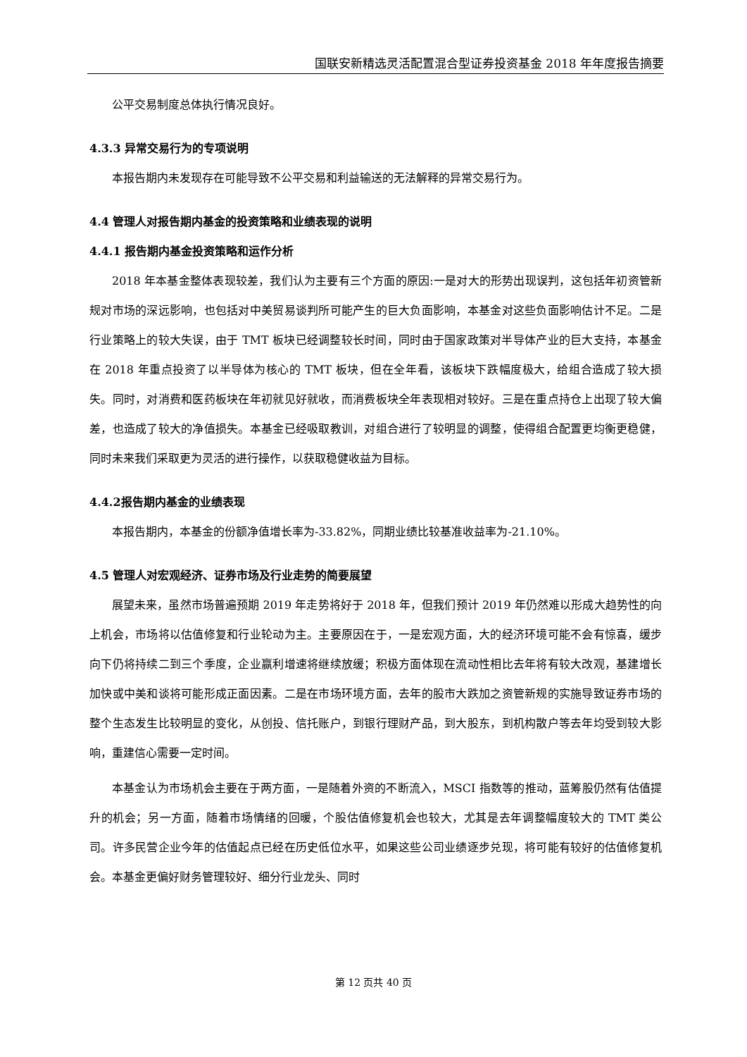国联安新精选灵活配置混合型证券投资基金 2018 年年度报告摘要
公平交易制度总体执行情况良好。
4.3.3 异常交易行为的专项说明
本报告期内未发现存在可能导致不公平交易和利益输送的无法解释的异常交易行为。
4.4 管理人对报告期内基金的投资策略和业绩表现的说明
4.4.1 报告期内基金投资策略和运作分析
2018 年本基金整体表现较差，我们认为主要有三个方面的原因:一是对大的形势出现误判，这包括年初资管新规对市场的深远影响，也包括对中美贸易谈判所可能产生的巨大负面影响，本基金对这些负面影响估计不足。二是行业策略上的较大失误，由于 TMT 板块已经调整较长时间，同时由于国家政策对半导体产业的巨大支持，本基金在 2018 年重点投资了以半导体为核心的 TMT 板块，但在全年看，该板块下跌幅度极大，给组合造成了较大损失。同时，对消费和医药板块在年初就见好就收，而消费板块全年表现相对较好。三是在重点持仓上出现了较大偏差，也造成了较大的净值损失。本基金已经吸取教训，对组合进行了较明显的调整，使得组合配置更均衡更稳健，同时未来我们采取更为灵活的进行操作，以获取稳健收益为目标。
4.4.2报告期内基金的业绩表现
本报告期内，本基金的份额净值增长率为-33.82%，同期业绩比较基准收益率为-21.10%。
4.5 管理人对宏观经济、证券市场及行业走势的简要展望
展望未来，虽然市场普遍预期 2019 年走势将好于 2018 年，但我们预计 2019 年仍然难以形成大趋势性的向上机会，市场将以估值修复和行业轮动为主。主要原因在于，一是宏观方面，大的经济环境可能不会有惊喜，缓步向下仍将持续二到三个季度，企业赢利增速将继续放缓；积极方面体现在流动性相比去年将有较大改观，基建增长加快或中美和谈将可能形成正面因素。二是在市场环境方面，去年的股市大跌加之资管新规的实施导致证券市场的整个生态发生比较明显的变化，从创投、信托账户，到银行理财产品，到大股东，到机构散户等去年均受到较大影响，重建信心需要一定时间。
本基金认为市场机会主要在于两方面，一是随着外资的不断流入，MSCI 指数等的推动，蓝筹股仍然有估值提升的机会；另一方面，随着市场情绪的回暖，个股估值修复机会也较大，尤其是去年调整幅度较大的 TMT 类公司。许多民营企业今年的估值起点已经在历史低位水平，如果这些公司业绩逐步兑现，将可能有较好的估值修复机会。本基金更偏好财务管理较好、细分行业龙头、同时
第 12 页共 40 页